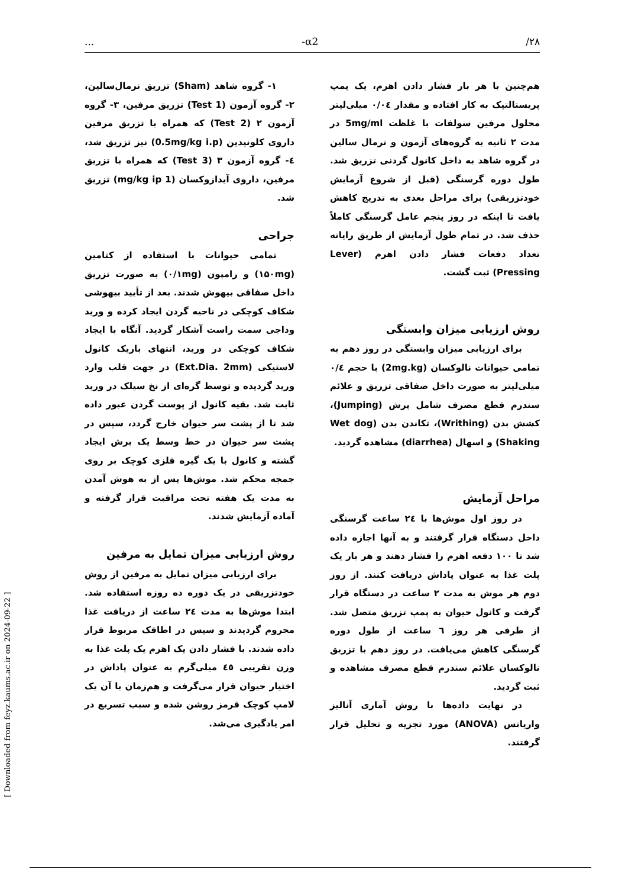... -α2 /۲۸
۱- گروه شاهد (Sham) تزریق نرمال‌سالین، ۲- گروه آزمون (Test 1) تزریق مرفین، ۳- گروه آزمون ۲ (Test 2) که همراه با تزریق مرفین داروی کلونیدین (0.5mg/kg i.p) نیز تزریق شد، ٤- گروه آزمون ۳ (Test 3) که همراه با تزریق مرفین، داروی آیدازوکسان (1 mg/kg ip) تزریق شد.
جراحی
تمامی حیوانات با استفاده از کتامین (۱۵۰mg) و رامپون (۰/۱mg) به صورت تزریق داخل صفاقی بیهوش شدند. بعد از تأیید بیهوشی شکاف کوچکی در ناحیه گردن ایجاد کرده و ورید وداجی سمت راست آشکار گردید. آنگاه با ایجاد شکاف کوچکی در ورید، انتهای باریک کانول لاستیکی (Ext.Dia. 2mm) در جهت قلب وارد ورید گردیده و توسط گره‌ای از نخ سیلک در ورید ثابت شد. بقیه کانول از پوست گردن عبور داده شد تا از پشت سر حیوان خارج گردد، سپس در پشت سر حیوان در خط وسط یک برش ایجاد گشته و کانول با یک گیره فلزی کوچک بر روی جمجه محکم شد. موش‌ها پس از به هوش آمدن به مدت یک هفته تحت مراقبت قرار گرفته و آماده آزمایش شدند.
روش ارزیابی میزان تمایل به مرفین
برای ارزیابی میزان تمایل به مرفین از روش خودتزریقی در یک دوره ده روزه استفاده شد. ابتدا موش‌ها به مدت ۲٤ ساعت از دریافت غذا محروم گردیدند و سپس در اطاقک مربوط قرار داده شدند. با فشار دادن یک اهرم یک پلت غذا به وزن تقریبی ٤٥ میلی‌گرم به عنوان پاداش در اختیار حیوان قرار می‌گرفت و هم‌زمان با آن یک لامپ کوچک قرمز روشن شده و سبب تسریع در امر یادگیری می‌شد.
هم‌چنین با هر بار فشار دادن اهرم، یک پمپ پریستالتیک به کار افتاده و مقدار ۰/۰٤ میلی‌لیتر محلول مرفین سولفات با غلظت 5mg/ml در مدت ۲ ثانیه به گروه‌های آزمون و نرمال سالین در گروه شاهد به داخل کانول گردنی تزریق شد. طول دوره گرسنگی (قبل از شروع آزمایش خودتزریقی) برای مراحل بعدی به تدریج کاهش یافت تا اینکه در روز پنجم عامل گرسنگی کاملاً حذف شد. در تمام طول آزمایش از طریق رایانه تعداد دفعات فشار دادن اهرم (Lever Pressing) ثبت گشت.
روش ارزیابی میزان وابستگی
برای ارزیابی میزان وابستگی در روز دهم به تمامی حیوانات نالوکسان (2mg.kg) با حجم ۰/٤ میلی‌لیتر به صورت داخل صفاقی تزریق و علائم سندرم قطع مصرف شامل پرش (Jumping)، کشش بدن (Writhing)، تکاندن بدن (Wet dog Shaking) و اسهال (diarrhea) مشاهده گردید.
مراحل آزمایش
در روز اول موش‌ها با ۲٤ ساعت گرسنگی داخل دستگاه قرار گرفتند و به آنها اجازه داده شد تا ۱۰۰ دفعه اهرم را فشار دهند و هر بار یک پلت غذا به عنوان پاداش دریافت کنند. از روز دوم هر موش به مدت ۲ ساعت در دستگاه قرار گرفت و کانول حیوان به پمپ تزریق متصل شد. از طرفی هر روز ٦ ساعت از طول دوره گرسنگی کاهش می‌یافت. در روز دهم با تزریق نالوکسان علائم سندرم قطع مصرف مشاهده و ثبت گردید.
در نهایت داده‌ها با روش آماری آنالیز واریانس (ANOVA) مورد تجزیه و تحلیل قرار گرفتند.
[ Downloaded from feyz.kaums.ac.ir on 2024-09-22 ]